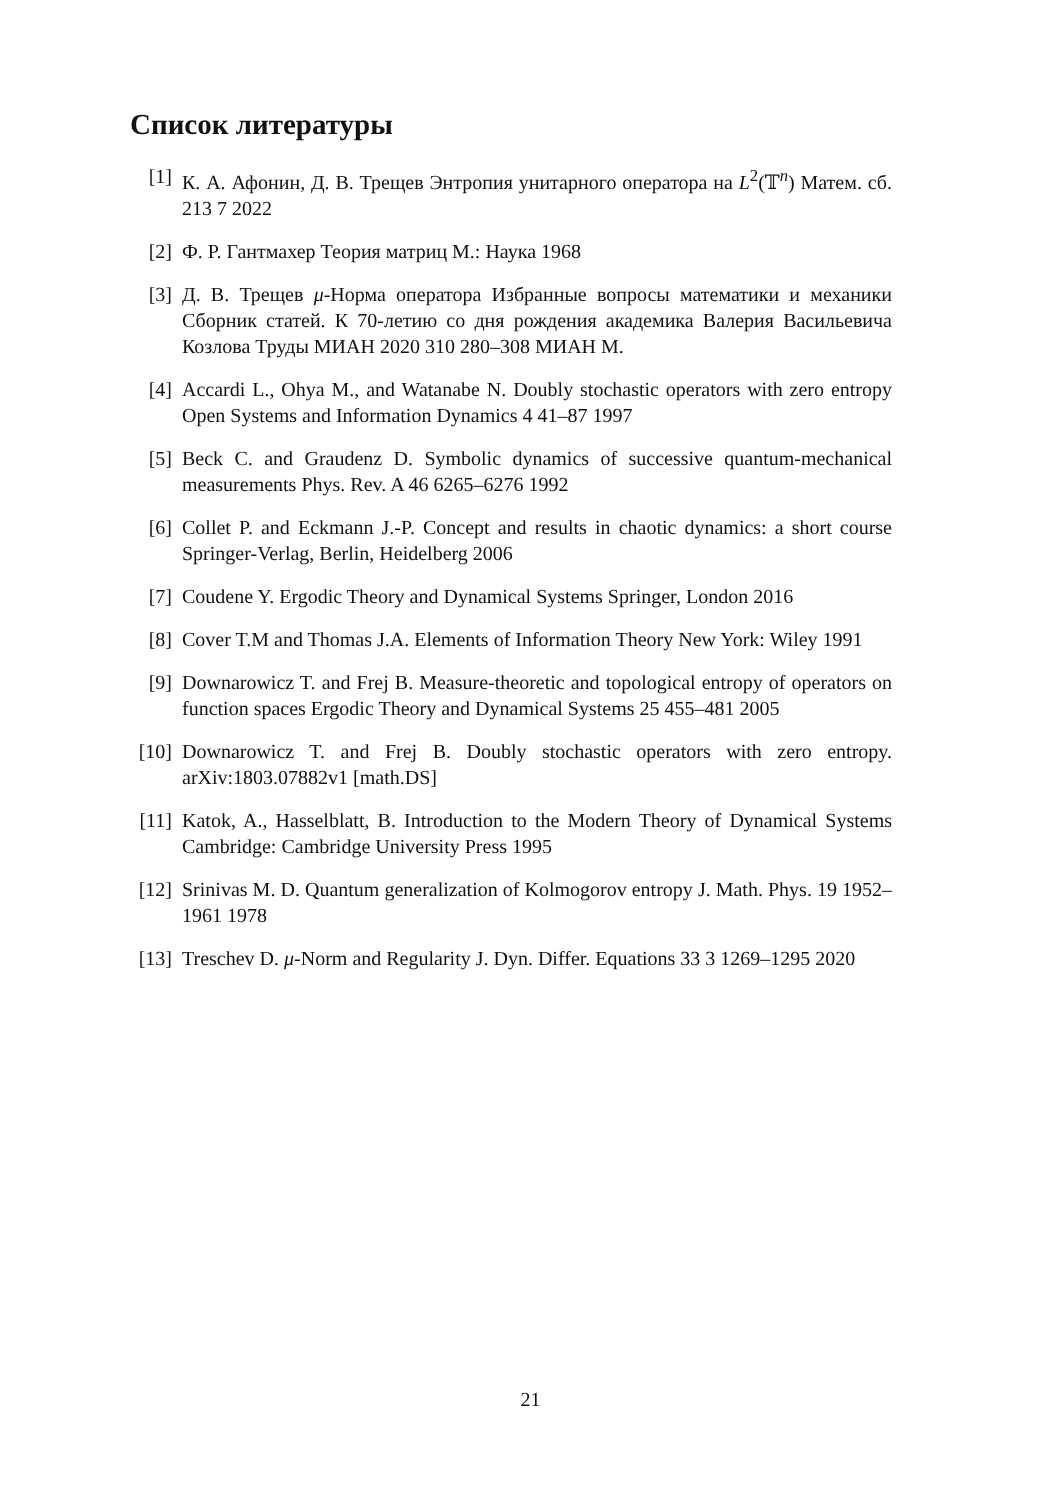Список литературы
[1] К. А. Афонин, Д. В. Трещев Энтропия унитарного оператора на L<sup>2</sup>(𝕋<sup>n</sup>) Матем. сб. 213 7 2022
[2] Ф. Р. Гантмахер Теория матриц М.: Наука 1968
[3] Д. В. Трещев μ-Норма оператора Избранные вопросы математики и механики Сборник статей. К 70-летию со дня рождения академика Валерия Васильевича Козлова Труды МИАН 2020 310 280–308 МИАН М.
[4] Accardi L., Ohya M., and Watanabe N. Doubly stochastic operators with zero entropy Open Systems and Information Dynamics 4 41–87 1997
[5] Beck C. and Graudenz D. Symbolic dynamics of successive quantum-mechanical measurements Phys. Rev. A 46 6265–6276 1992
[6] Collet P. and Eckmann J.-P. Concept and results in chaotic dynamics: a short course Springer-Verlag, Berlin, Heidelberg 2006
[7] Coudene Y. Ergodic Theory and Dynamical Systems Springer, London 2016
[8] Cover T.M and Thomas J.A. Elements of Information Theory New York: Wiley 1991
[9] Downarowicz T. and Frej B. Measure-theoretic and topological entropy of operators on function spaces Ergodic Theory and Dynamical Systems 25 455–481 2005
[10] Downarowicz T. and Frej B. Doubly stochastic operators with zero entropy. arXiv:1803.07882v1 [math.DS]
[11] Katok, A., Hasselblatt, B. Introduction to the Modern Theory of Dynamical Systems Cambridge: Cambridge University Press 1995
[12] Srinivas M. D. Quantum generalization of Kolmogorov entropy J. Math. Phys. 19 1952–1961 1978
[13] Treschev D. μ-Norm and Regularity J. Dyn. Differ. Equations 33 3 1269–1295 2020
21